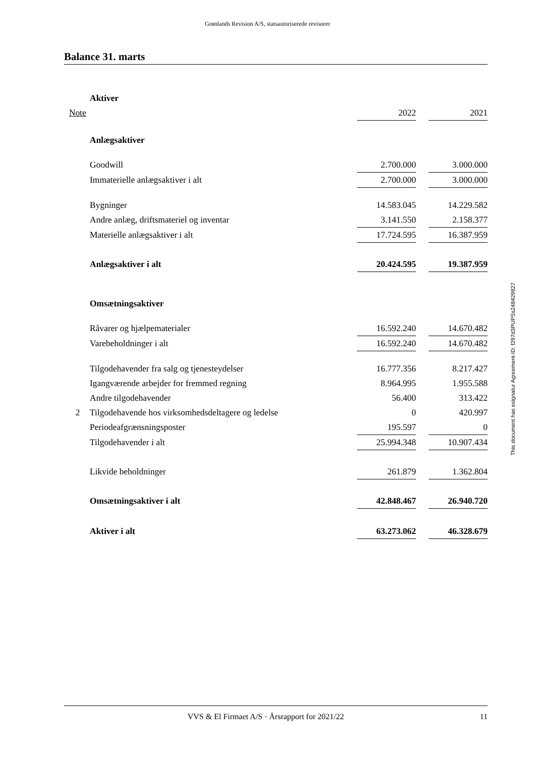Grønlands Revision A/S, statsautoriserede revisorer
Balance 31. marts
| | Aktiver | | | |
| Note | | 2022 | | 2021 |
| | Anlægsaktiver | | | |
| | Goodwill | 2.700.000 | | 3.000.000 |
| | Immaterielle anlægsaktiver i alt | 2.700.000 | | 3.000.000 |
| | Bygninger | 14.583.045 | | 14.229.582 |
| | Andre anlæg, driftsmateriel og inventar | 3.141.550 | | 2.158.377 |
| | Materielle anlægsaktiver i alt | 17.724.595 | | 16.387.959 |
| | Anlægsaktiver i alt | 20.424.595 | | 19.387.959 |
| | Omsætningsaktiver | | | |
| | Råvarer og hjælpematerialer | 16.592.240 | | 14.670.482 |
| | Varebeholdninger i alt | 16.592.240 | | 14.670.482 |
| | Tilgodehavender fra salg og tjenesteydelser | 16.777.356 | | 8.217.427 |
| | Igangværende arbejder for fremmed regning | 8.964.995 | | 1.955.588 |
| | Andre tilgodehavender | 56.400 | | 313.422 |
| 2 | Tilgodehavende hos virksomhedsdeltagere og ledelse | 0 | | 420.997 |
| | Periodeafgrænsningsposter | 195.597 | | 0 |
| | Tilgodehavender i alt | 25.994.348 | | 10.907.434 |
| | Likvide beholdninger | 261.879 | | 1.362.804 |
| | Omsætningsaktiver i alt | 42.848.467 | | 26.940.720 |
| | Aktiver i alt | 63.273.062 | | 46.328.679 |
This document has esignatur Agreement-ID: f297d3PUPSs248429827
VVS & El Firmaet A/S · Årsrapport for 2021/22 11